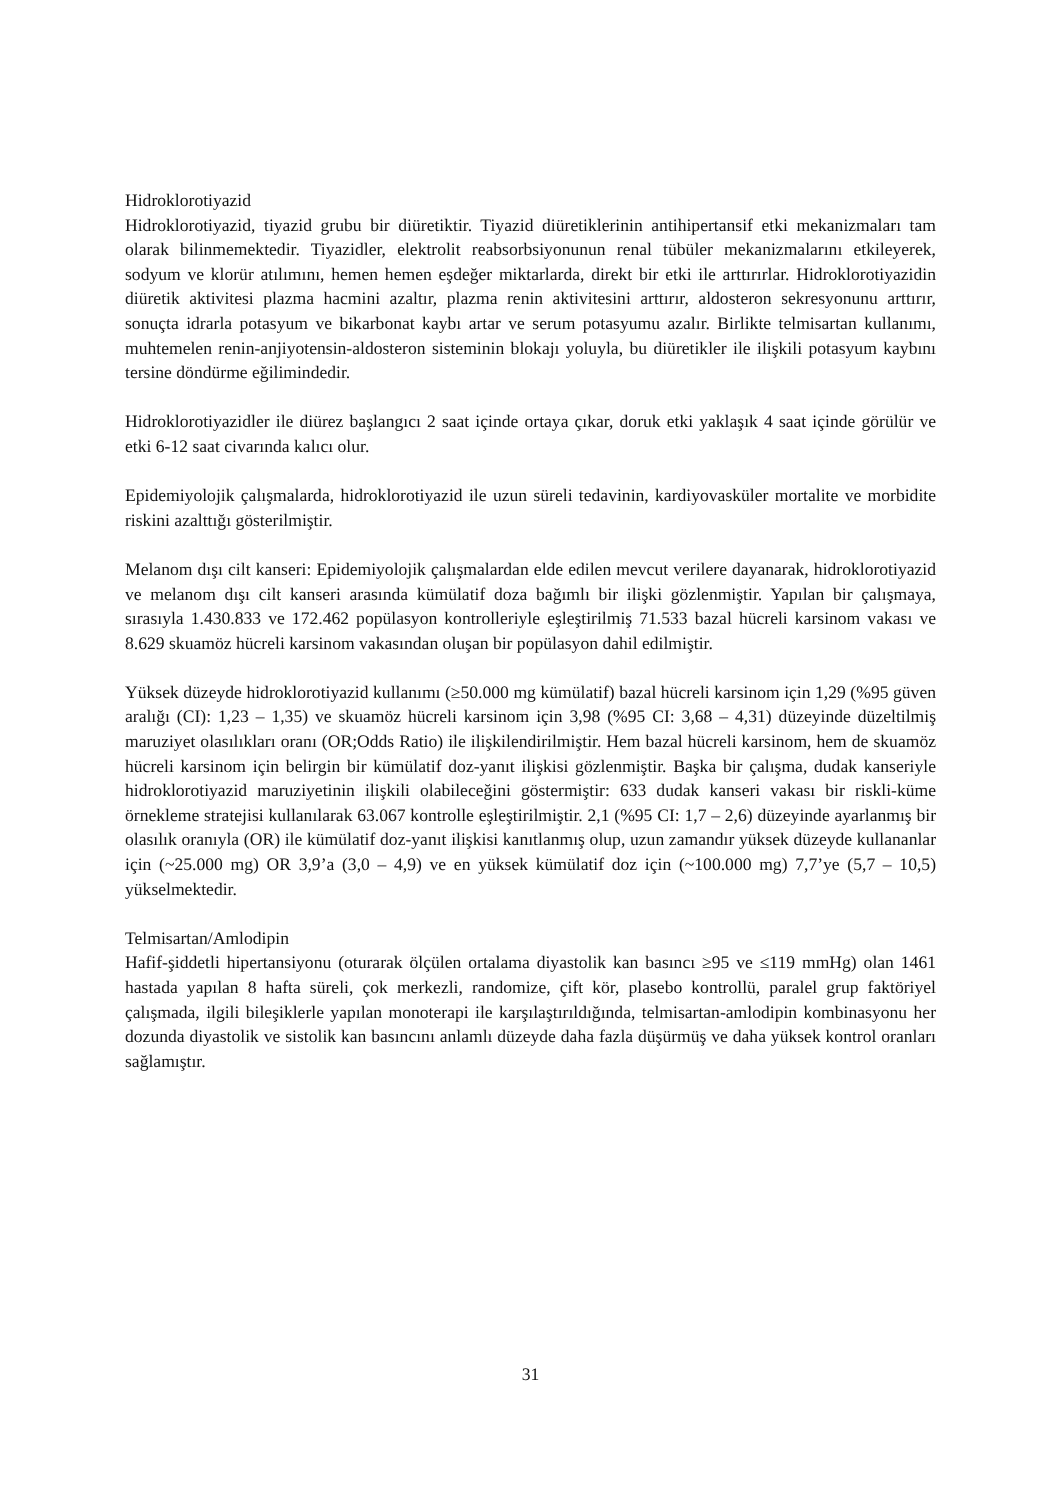Hidroklorotiyazid
Hidroklorotiyazid, tiyazid grubu bir diüretiktir. Tiyazid diüretiklerinin antihipertansif etki mekanizmaları tam olarak bilinmemektedir. Tiyazidler, elektrolit reabsorbsiyonunun renal tübüler mekanizmalarını etkileyerek, sodyum ve klorür atılımını, hemen hemen eşdeğer miktarlarda, direkt bir etki ile arttırırlar. Hidroklorotiyazidin diüretik aktivitesi plazma hacmini azaltır, plazma renin aktivitesini arttırır, aldosteron sekresyonunu arttırır, sonuçta idrarla potasyum ve bikarbonat kaybı artar ve serum potasyumu azalır. Birlikte telmisartan kullanımı, muhtemelen renin-anjiyotensin-aldosteron sisteminin blokajı yoluyla, bu diüretikler ile ilişkili potasyum kaybını tersine döndürme eğilimindedir.
Hidroklorotiyazidler ile diürez başlangıcı 2 saat içinde ortaya çıkar, doruk etki yaklaşık 4 saat içinde görülür ve etki 6-12 saat civarında kalıcı olur.
Epidemiyolojik çalışmalarda, hidroklorotiyazid ile uzun süreli tedavinin, kardiyovasküler mortalite ve morbidite riskini azalttığı gösterilmiştir.
Melanom dışı cilt kanseri: Epidemiyolojik çalışmalardan elde edilen mevcut verilere dayanarak, hidroklorotiyazid ve melanom dışı cilt kanseri arasında kümülatif doza bağımlı bir ilişki gözlenmiştir. Yapılan bir çalışmaya, sırasıyla 1.430.833 ve 172.462 popülasyon kontrolleriyle eşleştirilmiş 71.533 bazal hücreli karsinom vakası ve 8.629 skuamöz hücreli karsinom vakasından oluşan bir popülasyon dahil edilmiştir.
Yüksek düzeyde hidroklorotiyazid kullanımı (≥50.000 mg kümülatif) bazal hücreli karsinom için 1,29 (%95 güven aralığı (CI): 1,23 – 1,35) ve skuamöz hücreli karsinom için 3,98 (%95 CI: 3,68 – 4,31) düzeyinde düzeltilmiş maruziyet olasılıkları oranı (OR;Odds Ratio) ile ilişkilendirilmiştir. Hem bazal hücreli karsinom, hem de skuamöz hücreli karsinom için belirgin bir kümülatif doz-yanıt ilişkisi gözlenmiştir. Başka bir çalışma, dudak kanseriyle hidroklorotiyazid maruziyetinin ilişkili olabileceğini göstermiştir: 633 dudak kanseri vakası bir riskli-küme örnekleme stratejisi kullanılarak 63.067 kontrolle eşleştirilmiştir. 2,1 (%95 CI: 1,7 – 2,6) düzeyinde ayarlanmış bir olasılık oranıyla (OR) ile kümülatif doz-yanıt ilişkisi kanıtlanmış olup, uzun zamandır yüksek düzeyde kullananlar için (~25.000 mg) OR 3,9’a (3,0 – 4,9) ve en yüksek kümülatif doz için (~100.000 mg) 7,7’ye (5,7 – 10,5) yükselmektedir.
Telmisartan/Amlodipin
Hafif-şiddetli hipertansiyonu (oturarak ölçülen ortalama diyastolik kan basıncı ≥95 ve ≤119 mmHg) olan 1461 hastada yapılan 8 hafta süreli, çok merkezli, randomize, çift kör, plasebo kontrollü, paralel grup faktöriyel çalışmada, ilgili bileşiklerle yapılan monoterapi ile karşılaştırıldığında, telmisartan-amlodipin kombinasyonu her dozunda diyastolik ve sistolik kan basıncını anlamlı düzeyde daha fazla düşürmüş ve daha yüksek kontrol oranları sağlamıştır.
31